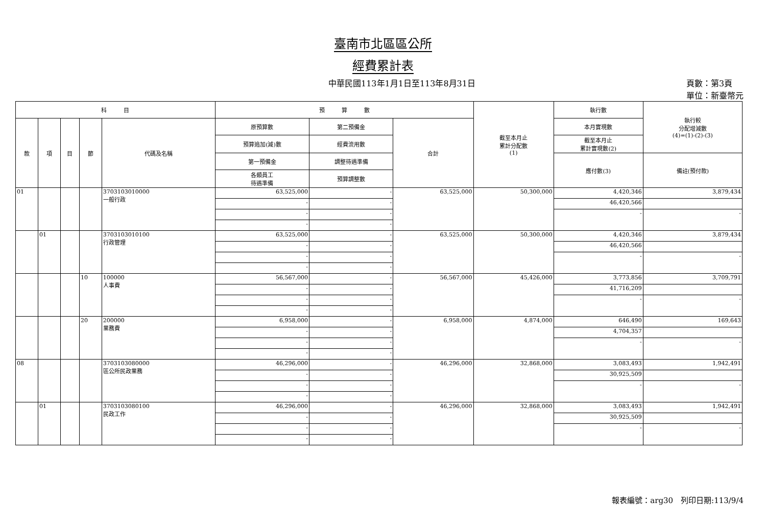臺南市北區區公所
經費累計表
中華民國113年1月1日至113年8月31日 頁數：第3頁
單位：新臺幣元
| 科 目 | | | | | 預 算 數 | | | 截至本月止 累計分配數 (1) | 執行數 | 執行較 分配增減數 (4)=(1)-(2)-(3) |
| --- | --- | --- | --- | --- | --- | --- | --- | --- | --- | --- |
| 款 | 項 | 目 | 節 | 代碼及名稱 | 原預算數 | 第二預備金 | 合計 | | 本月實現數 | |
| | | | | | 預算追加(減)數 | 經費流用數 | | | 截至本月止 累計實現數(2) | |
| | | | | | 第一預備金 | 調整待遇準備 | | | 應付數(3) | 備註(預付款) |
| | | | | | 各類員工 待遇準備 | 預算調整數 | | | | |
| 01 | | | | 3703103010000 一般行政 | 63,525,000 | - | 63,525,000 | 50,300,000 | 4,420,346 | 3,879,434 |
| | | | | | - | - | | | 46,420,566 | |
| | | | | | - | - | | | - | - |
| | | | | | - | - | | | | |
| | 01 | | | 3703103010100 行政管理 | 63,525,000 | - | 63,525,000 | 50,300,000 | 4,420,346 | 3,879,434 |
| | | | | | - | - | | | 46,420,566 | |
| | | | | | - | - | | | - | - |
| | | | | | - | - | | | | |
| | | | 10 | 100000 人事費 | 56,567,000 | - | 56,567,000 | 45,426,000 | 3,773,856 | 3,709,791 |
| | | | | | - | - | | | 41,716,209 | |
| | | | | | - | - | | | - | - |
| | | | | | - | - | | | | |
| | | | 20 | 200000 業務費 | 6,958,000 | - | 6,958,000 | 4,874,000 | 646,490 | 169,643 |
| | | | | | - | - | | | 4,704,357 | |
| | | | | | - | - | | | - | - |
| | | | | | - | - | | | | |
| 08 | | | | 3703103080000 區公所民政業務 | 46,296,000 | - | 46,296,000 | 32,868,000 | 3,083,493 | 1,942,491 |
| | | | | | - | - | | | 30,925,509 | |
| | | | | | - | - | | | - | - |
| | | | | | - | - | | | | |
| | 01 | | | 3703103080100 民政工作 | 46,296,000 | - | 46,296,000 | 32,868,000 | 3,083,493 | 1,942,491 |
| | | | | | - | - | | | 30,925,509 | |
| | | | | | - | - | | | - | - |
| | | | | | - | - | | | | |
報表編號：arg30　列印日期:113/9/4